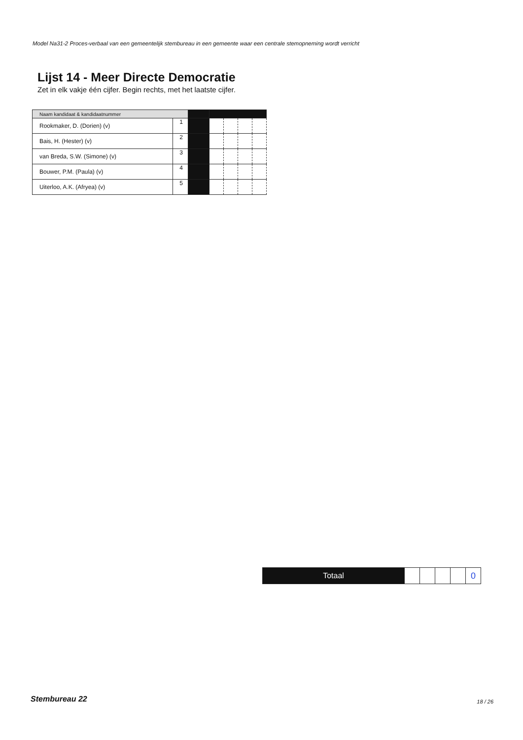Model Na31-2 Proces-verbaal van een gemeentelijk stembureau in een gemeente waar een centrale stemopneming wordt verricht
Lijst 14 - Meer Directe Democratie
Zet in elk vakje één cijfer. Begin rechts, met het laatste cijfer.
| Naam kandidaat & kandidaatnummer | | | | | | |
| --- | --- | --- | --- | --- | --- | --- |
| Rookmaker, D. (Dorien) (v) | 1 | | | | | |
| Bais, H. (Hester) (v) | 2 | | | | | |
| van Breda, S.W. (Simone) (v) | 3 | | | | | |
| Bouwer, P.M. (Paula) (v) | 4 | | | | | |
| Uiterloo, A.K. (Afryea) (v) | 5 | | | | | |
| Totaal | | | | | 0 |
Stembureau 22 18 / 26